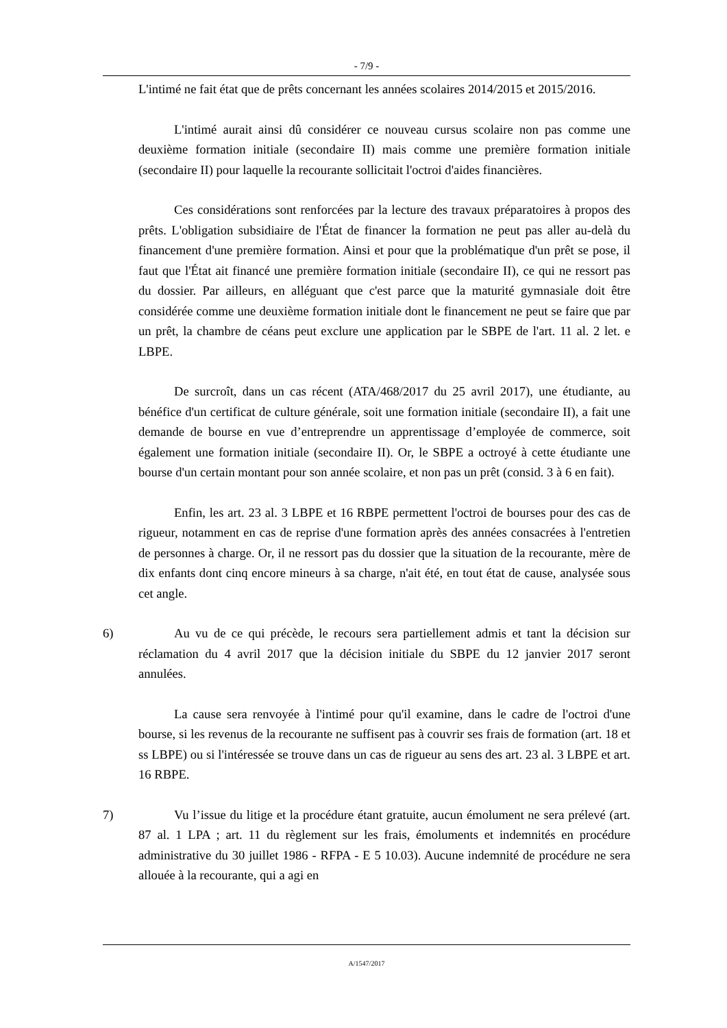- 7/9 -
L'intimé ne fait état que de prêts concernant les années scolaires 2014/2015 et 2015/2016.
L'intimé aurait ainsi dû considérer ce nouveau cursus scolaire non pas comme une deuxième formation initiale (secondaire II) mais comme une première formation initiale (secondaire II) pour laquelle la recourante sollicitait l'octroi d'aides financières.
Ces considérations sont renforcées par la lecture des travaux préparatoires à propos des prêts. L'obligation subsidiaire de l'État de financer la formation ne peut pas aller au-delà du financement d'une première formation. Ainsi et pour que la problématique d'un prêt se pose, il faut que l'État ait financé une première formation initiale (secondaire II), ce qui ne ressort pas du dossier. Par ailleurs, en alléguant que c'est parce que la maturité gymnasiale doit être considérée comme une deuxième formation initiale dont le financement ne peut se faire que par un prêt, la chambre de céans peut exclure une application par le SBPE de l'art. 11 al. 2 let. e LBPE.
De surcroît, dans un cas récent (ATA/468/2017 du 25 avril 2017), une étudiante, au bénéfice d'un certificat de culture générale, soit une formation initiale (secondaire II), a fait une demande de bourse en vue d’entreprendre un apprentissage d’employée de commerce, soit également une formation initiale (secondaire II). Or, le SBPE a octroyé à cette étudiante une bourse d'un certain montant pour son année scolaire, et non pas un prêt (consid. 3 à 6 en fait).
Enfin, les art. 23 al. 3 LBPE et 16 RBPE permettent l'octroi de bourses pour des cas de rigueur, notamment en cas de reprise d'une formation après des années consacrées à l'entretien de personnes à charge. Or, il ne ressort pas du dossier que la situation de la recourante, mère de dix enfants dont cinq encore mineurs à sa charge, n'ait été, en tout état de cause, analysée sous cet angle.
6) Au vu de ce qui précède, le recours sera partiellement admis et tant la décision sur réclamation du 4 avril 2017 que la décision initiale du SBPE du 12 janvier 2017 seront annulées.
La cause sera renvoyée à l'intimé pour qu'il examine, dans le cadre de l'octroi d'une bourse, si les revenus de la recourante ne suffisent pas à couvrir ses frais de formation (art. 18 et ss LBPE) ou si l'intéressée se trouve dans un cas de rigueur au sens des art. 23 al. 3 LBPE et art. 16 RBPE.
7) Vu l’issue du litige et la procédure étant gratuite, aucun émolument ne sera prélevé (art. 87 al. 1 LPA ; art. 11 du règlement sur les frais, émoluments et indemnités en procédure administrative du 30 juillet 1986 - RFPA - E 5 10.03). Aucune indemnité de procédure ne sera allouée à la recourante, qui a agi en
A/1547/2017